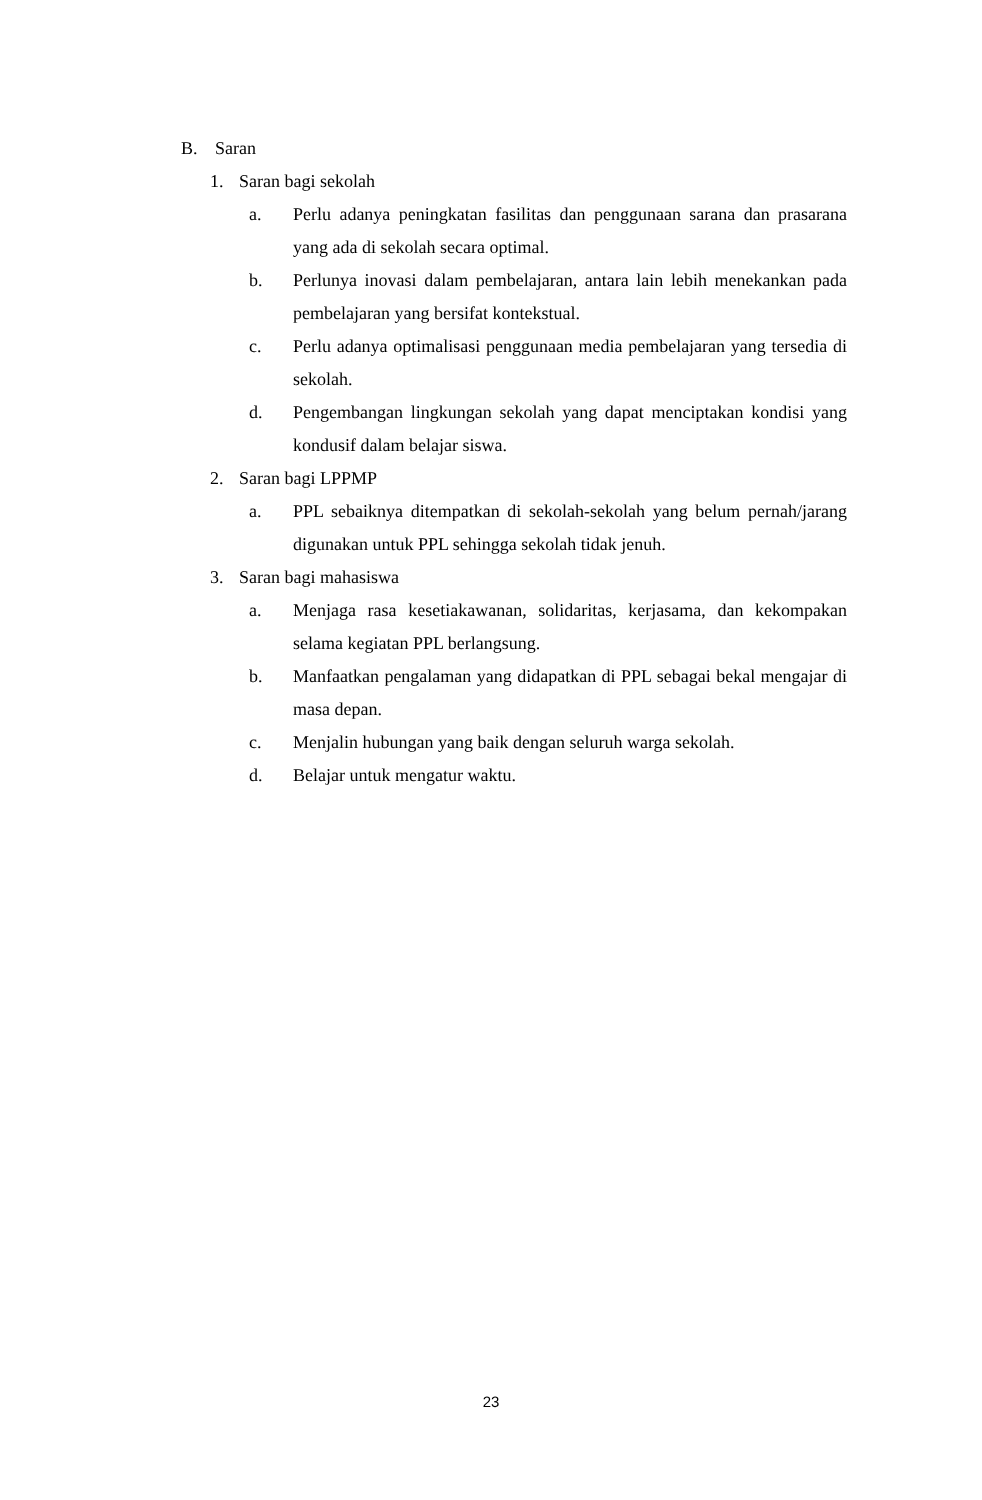B. Saran
1. Saran bagi sekolah
a. Perlu adanya peningkatan fasilitas dan penggunaan sarana dan prasarana yang ada di sekolah secara optimal.
b. Perlunya inovasi dalam pembelajaran, antara lain lebih menekankan pada pembelajaran yang bersifat kontekstual.
c. Perlu adanya optimalisasi penggunaan media pembelajaran yang tersedia di sekolah.
d. Pengembangan lingkungan sekolah yang dapat menciptakan kondisi yang kondusif dalam belajar siswa.
2. Saran bagi LPPMP
a. PPL sebaiknya ditempatkan di sekolah-sekolah yang belum pernah/jarang digunakan untuk PPL sehingga sekolah tidak jenuh.
3. Saran bagi mahasiswa
a. Menjaga rasa kesetiakawanan, solidaritas, kerjasama, dan kekompakan selama kegiatan PPL berlangsung.
b. Manfaatkan pengalaman yang didapatkan di PPL sebagai bekal mengajar di masa depan.
c. Menjalin hubungan yang baik dengan seluruh warga sekolah.
d. Belajar untuk mengatur waktu.
23